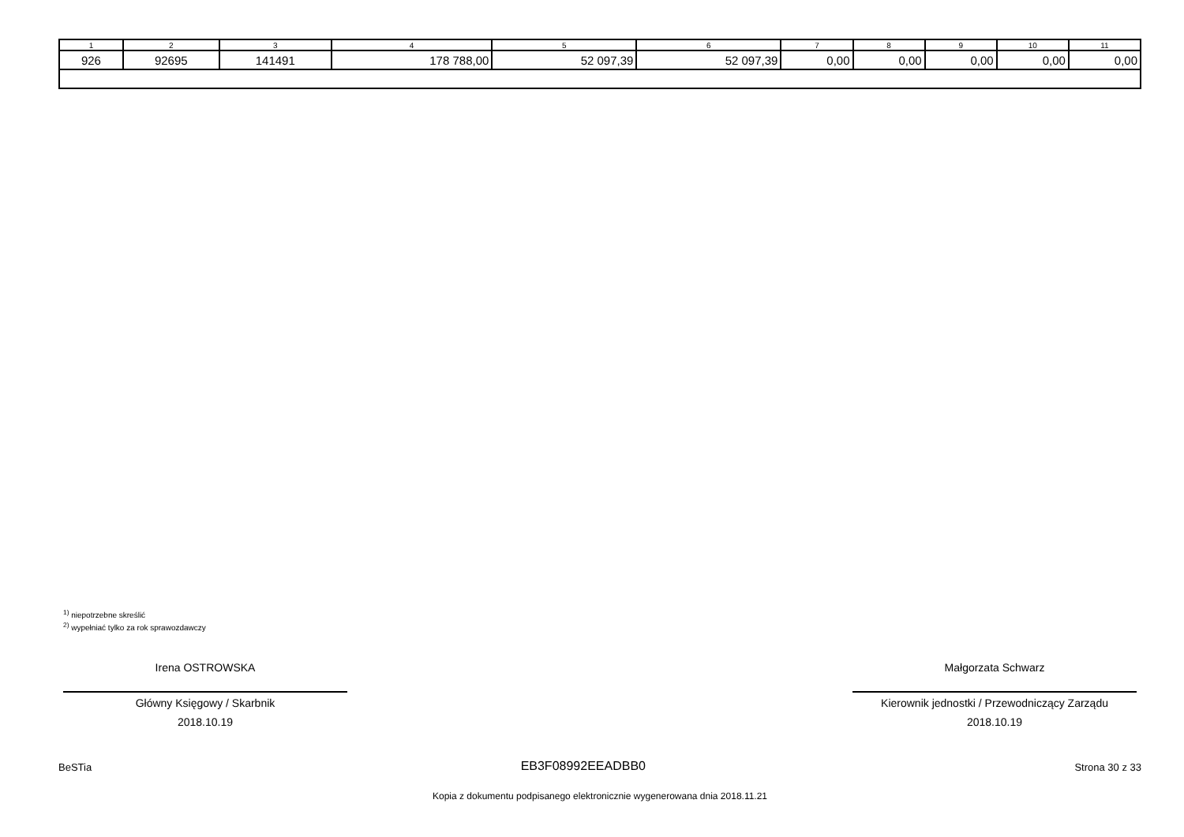| 1 | 2 | 3 | 4 | 5 | 6 | 7 | 8 | 9 | 10 | 11 |
| --- | --- | --- | --- | --- | --- | --- | --- | --- | --- | --- |
| 926 | 92695 | 141491 | 178 788,00 | 52 097,39 | 52 097,39 | 0,00 | 0,00 | 0,00 | 0,00 | 0,00 |
<sup>1)</sup> niepotrzebne skreślić
<sup>2)</sup> wypełniać tylko za rok sprawozdawczy
Irena OSTROWSKA
Główny Księgowy / Skarbnik
2018.10.19
Małgorzata Schwarz
Kierownik jednostki / Przewodniczący Zarządu
2018.10.19
BeSTia EB3F08992EEADBB0 Strona 30 z 33
Kopia z dokumentu podpisanego elektronicznie wygenerowana dnia 2018.11.21